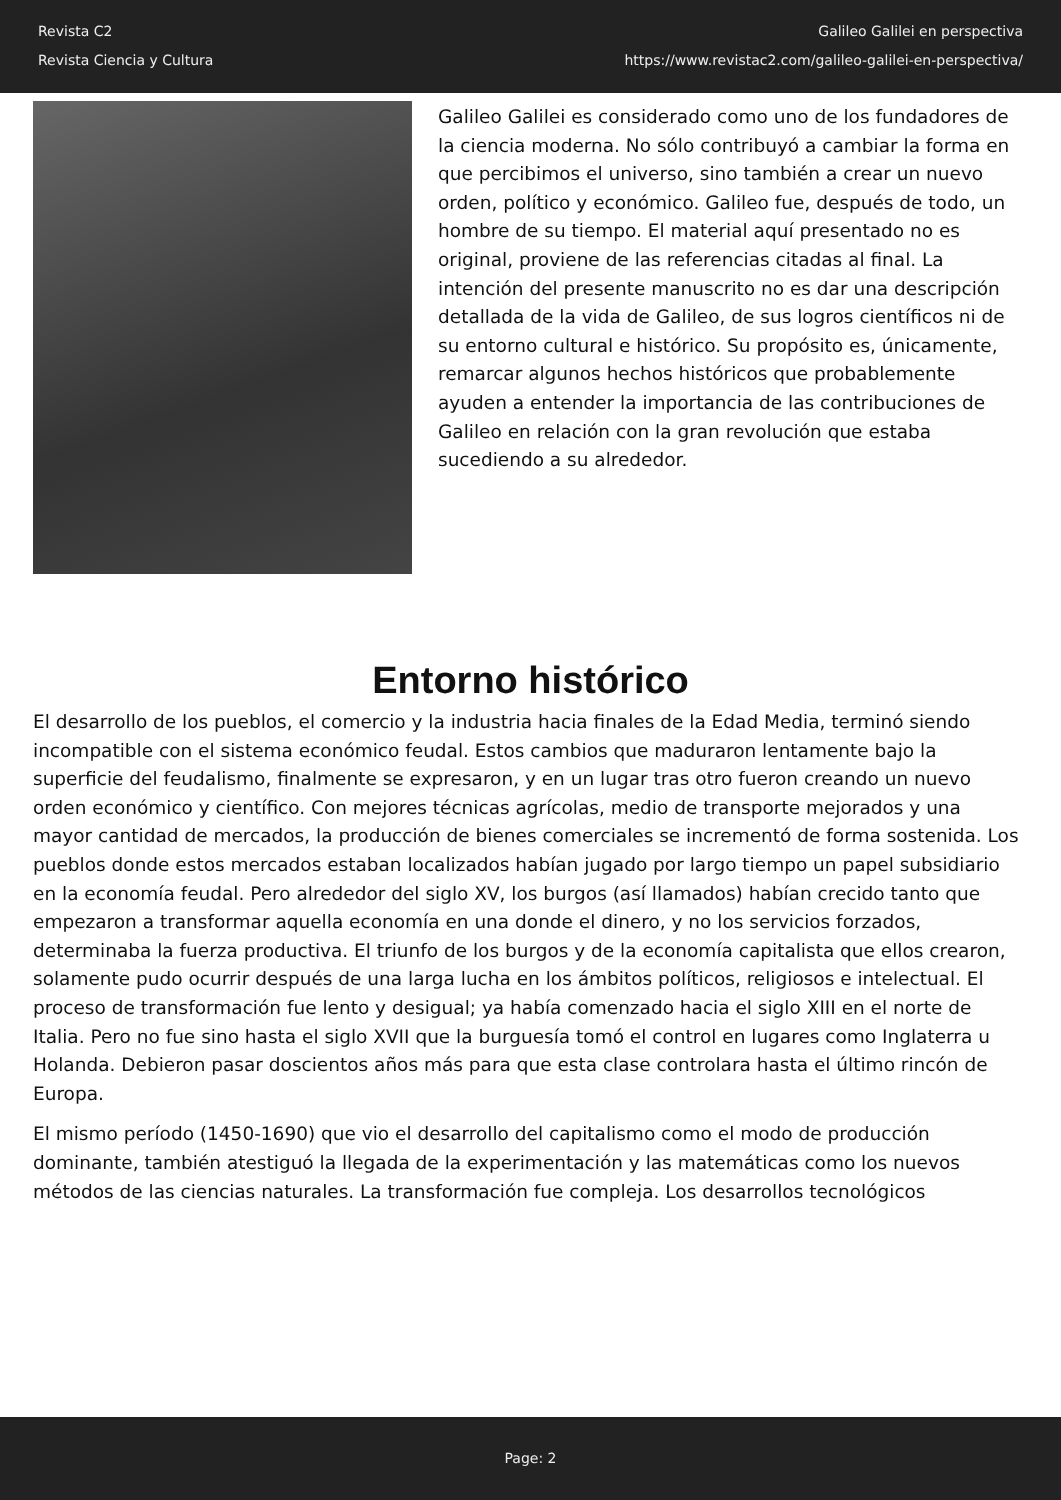Revista C2
Revista Ciencia y Cultura
Galileo Galilei en perspectiva
https://www.revistac2.com/galileo-galilei-en-perspectiva/
Galileo Galilei es considerado como uno de los fundadores de la ciencia moderna. No sólo contribuyó a cambiar la forma en que percibimos el universo, sino también a crear un nuevo orden, político y económico. Galileo fue, después de todo, un hombre de su tiempo. El material aquí presentado no es original, proviene de las referencias citadas al final. La intención del presente manuscrito no es dar una descripción detallada de la vida de Galileo, de sus logros científicos ni de su entorno cultural e histórico. Su propósito es, únicamente, remarcar algunos hechos históricos que probablemente ayuden a entender la importancia de las contribuciones de Galileo en relación con la gran revolución que estaba sucediendo a su alrededor.
Entorno histórico
El desarrollo de los pueblos, el comercio y la industria hacia finales de la Edad Media, terminó siendo incompatible con el sistema económico feudal. Estos cambios que maduraron lentamente bajo la superficie del feudalismo, finalmente se expresaron, y en un lugar tras otro fueron creando un nuevo orden económico y científico. Con mejores técnicas agrícolas, medio de transporte mejorados y una mayor cantidad de mercados, la producción de bienes comerciales se incrementó de forma sostenida. Los pueblos donde estos mercados estaban localizados habían jugado por largo tiempo un papel subsidiario en la economía feudal. Pero alrededor del siglo XV, los burgos (así llamados) habían crecido tanto que empezaron a transformar aquella economía en una donde el dinero, y no los servicios forzados, determinaba la fuerza productiva. El triunfo de los burgos y de la economía capitalista que ellos crearon, solamente pudo ocurrir después de una larga lucha en los ámbitos políticos, religiosos e intelectual. El proceso de transformación fue lento y desigual; ya había comenzado hacia el siglo XIII en el norte de Italia. Pero no fue sino hasta el siglo XVII que la burguesía tomó el control en lugares como Inglaterra u Holanda. Debieron pasar doscientos años más para que esta clase controlara hasta el último rincón de Europa.
El mismo período (1450-1690) que vio el desarrollo del capitalismo como el modo de producción dominante, también atestiguó la llegada de la experimentación y las matemáticas como los nuevos métodos de las ciencias naturales. La transformación fue compleja. Los desarrollos tecnológicos
Page: 2